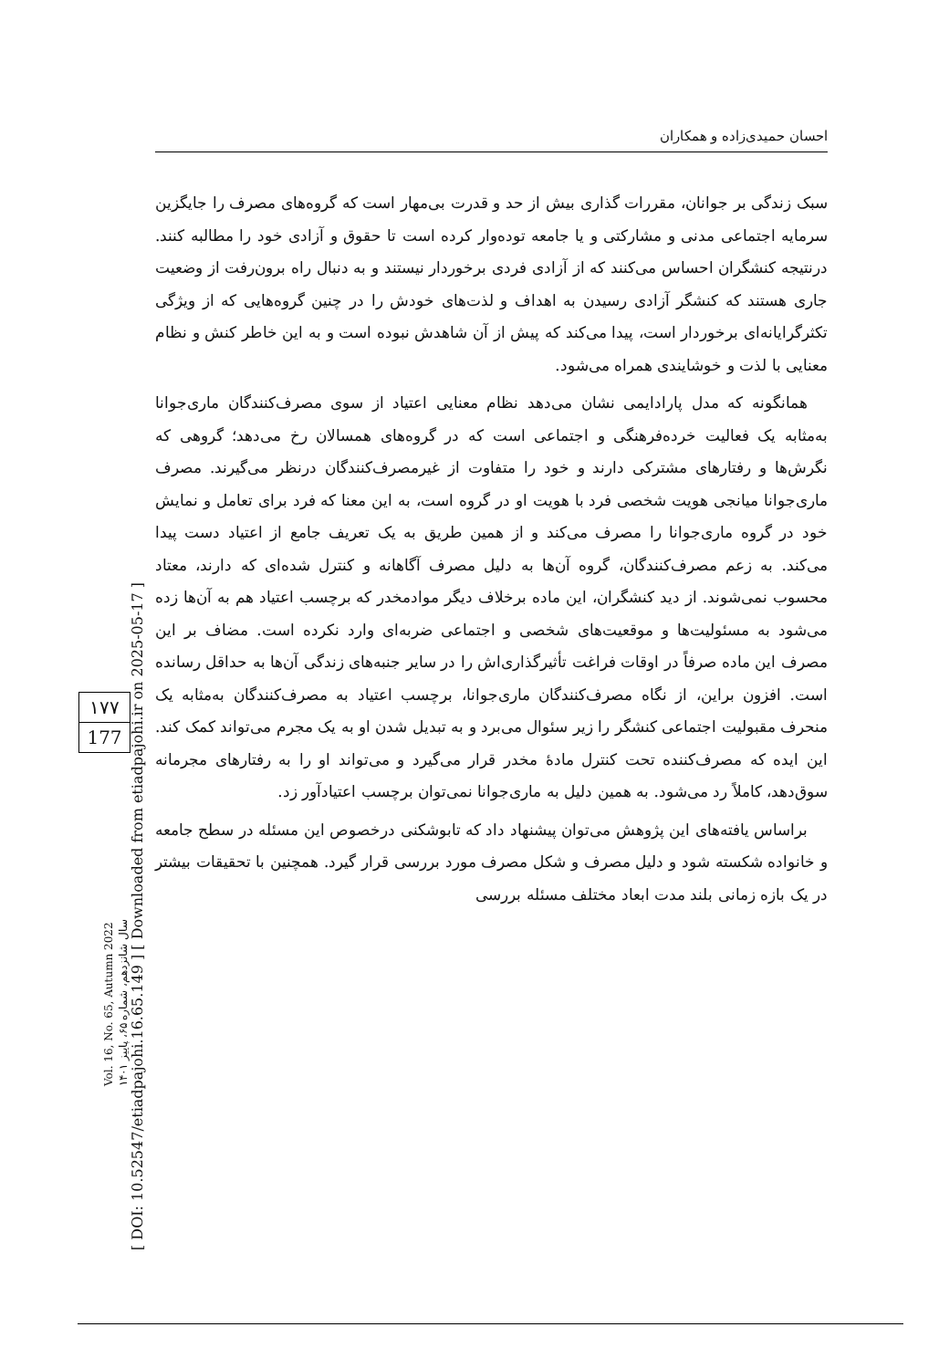احسان حمیدی‌زاده و همکاران
سبک زندگی بر جوانان، مقررات گذاری بیش از حد و قدرت بی‌مهار است که گروه‌های مصرف را جایگزین سرمایه اجتماعی مدنی و مشارکتی و یا جامعه توده‌وار کرده است تا حقوق و آزادی خود را مطالبه کنند. درنتیجه کنشگران احساس می‌کنند که از آزادی فردی برخوردار نیستند و به دنبال راه برون‌رفت از وضعیت جاری هستند که کنشگر آزادی رسیدن به اهداف و لذت‌های خودش را در چنین گروه‌هایی که از ویژگی تکثرگرایانه‌ای برخوردار است، پیدا می‌کند که پیش از آن شاهدش نبوده است و به این خاطر کنش و نظام معنایی با لذت و خوشایندی همراه می‌شود.
همانگونه که مدل پارادایمی نشان می‌دهد نظام معنایی اعتیاد از سوی مصرف‌کنندگان ماری‌جوانا به‌مثابه یک فعالیت خرده‌فرهنگی و اجتماعی است که در گروه‌های همسالان رخ می‌دهد؛ گروهی که نگرش‌ها و رفتارهای مشترکی دارند و خود را متفاوت از غیرمصرف‌کنندگان درنظر می‌گیرند. مصرف ماری‌جوانا میانجی هویت شخصی فرد با هویت او در گروه است، به این معنا که فرد برای تعامل و نمایش خود در گروه ماری‌جوانا را مصرف می‌کند و از همین طریق به یک تعریف جامع از اعتیاد دست پیدا می‌کند. به زعم مصرف‌کنندگان، گروه آن‌ها به دلیل مصرف آگاهانه و کنترل شده‌ای که دارند، معتاد محسوب نمی‌شوند. از دید کنشگران، این ماده برخلاف دیگر موادمخدر که برچسب اعتیاد هم به آن‌ها زده می‌شود به مسئولیت‌ها و موقعیت‌های شخصی و اجتماعی ضربه‌ای وارد نکرده است. مضاف بر این مصرف این ماده صرفاً در اوقات فراغت تأثیرگذاری‌اش را در سایر جنبه‌های زندگی آن‌ها به حداقل رسانده است. افزون براین، از نگاه مصرف‌کنندگان ماری‌جوانا، برچسب اعتیاد به مصرف‌کنندگان به‌مثابه یک منحرف مقبولیت اجتماعی کنشگر را زیر سئوال می‌برد و به تبدیل شدن او به یک مجرم می‌تواند کمک کند. این ایده که مصرف‌کننده تحت کنترل مادهٔ مخدر قرار می‌گیرد و می‌تواند او را به رفتارهای مجرمانه سوق‌دهد، کاملاً رد می‌شود. به همین دلیل به ماری‌جوانا نمی‌توان برچسب اعتیادآور زد.
براساس یافته‌های این پژوهش می‌توان پیشنهاد داد که تابوشکنی درخصوص این مسئله در سطح جامعه و خانواده شکسته شود و دلیل مصرف و شکل مصرف مورد بررسی قرار گیرد. همچنین با تحقیقات بیشتر در یک بازه زمانی بلند مدت ابعاد مختلف مسئله بررسی
[ DOI: 10.52547/etiadpajohi.16.65.149 ] [ Downloaded from etiadpajohi.ir on 2025-05-17 ]
۱۷۷
177
Vol. 16, No. 65, Autumn 2022
سال شانزدهم، شماره ۶۵، پاییز ۱۴۰۱